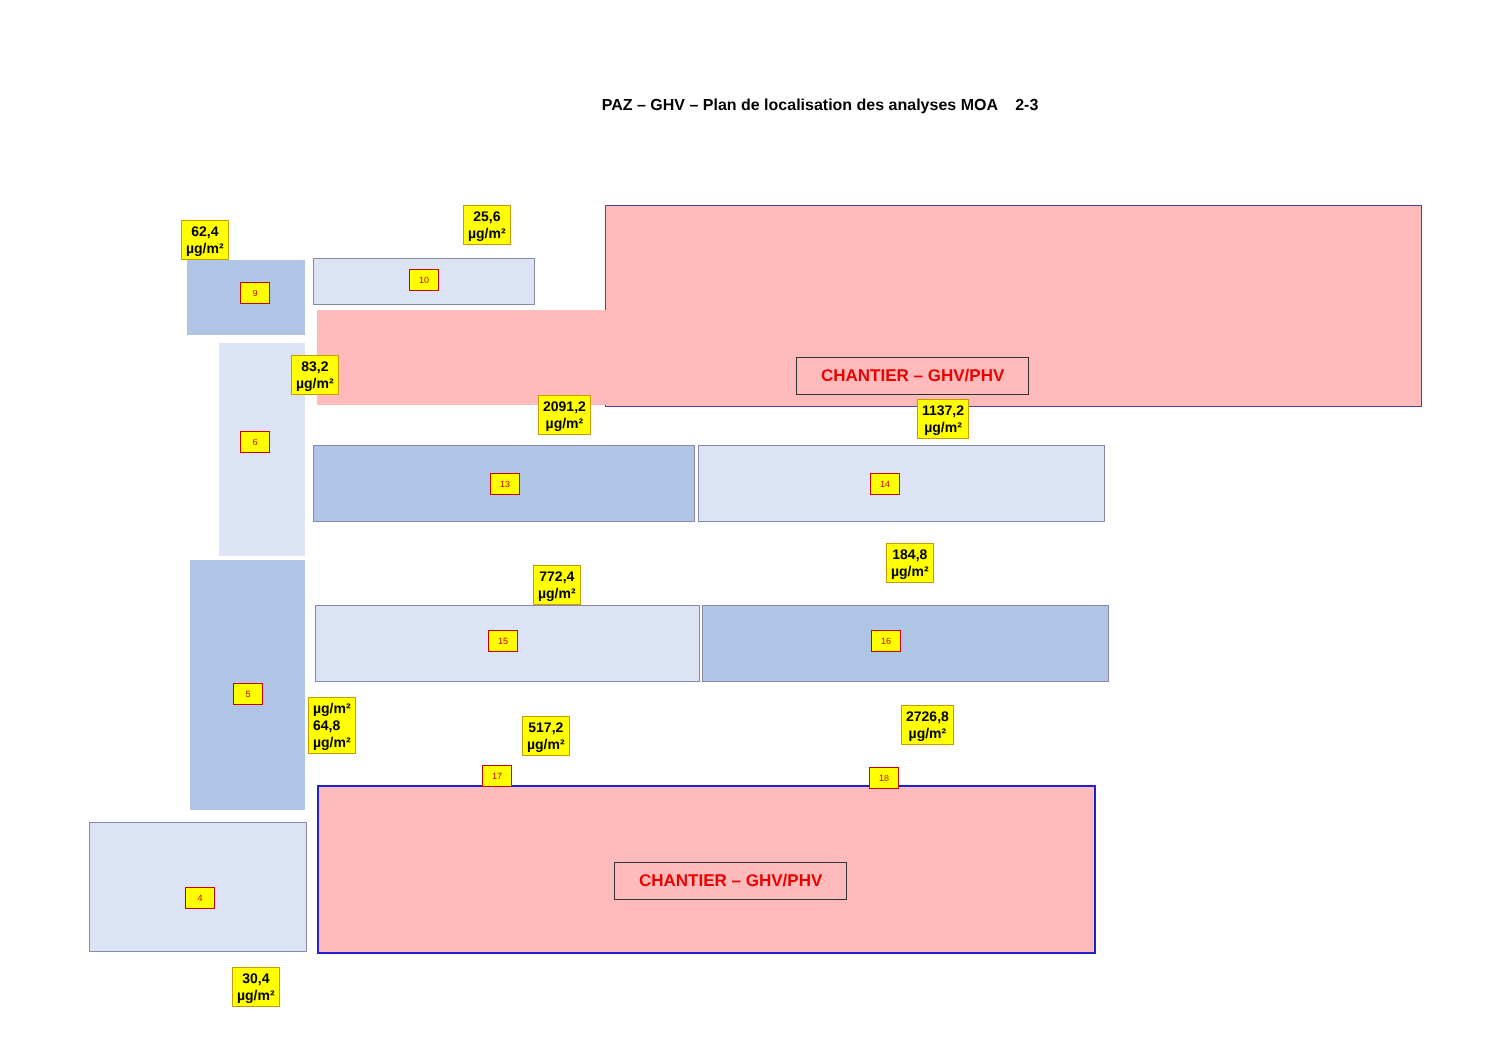PAZ – GHV – Plan de localisation des analyses MOA 2-3
62,4
µg/m²
9
25,6
µg/m²
10
83,2
µg/m²
6
CHANTIER – GHV/PHV
2091,2
µg/m²
1137,2
µg/m²
13 14
184,8
µg/m²
772,4
µg/m²
15 16
5
µg/m²
64,8
µg/m²
517,2
µg/m²
2726,8
µg/m²
17 18
CHANTIER – GHV/PHV
4
30,4
µg/m²